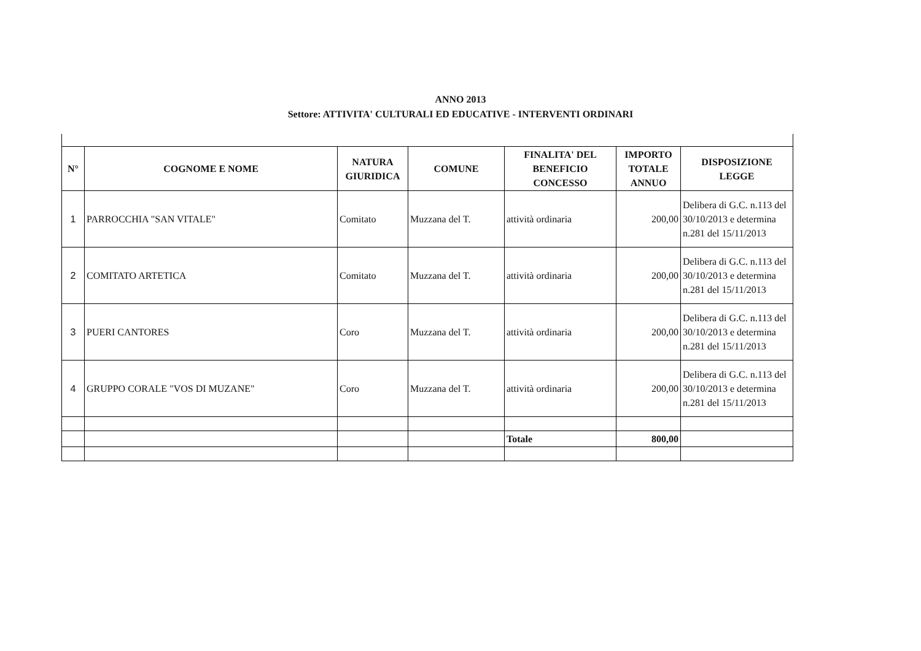ANNO 2013
Settore: ATTIVITA' CULTURALI ED EDUCATIVE - INTERVENTI ORDINARI
| N° | COGNOME E NOME | NATURA GIURIDICA | COMUNE | FINALITA' DEL BENEFICIO CONCESSO | IMPORTO TOTALE ANNUO | DISPOSIZIONE LEGGE |
| --- | --- | --- | --- | --- | --- | --- |
| 1 | PARROCCHIA "SAN VITALE" | Comitato | Muzzana del T. | attività ordinaria | 200,00 | Delibera di G.C. n.113 del 30/10/2013 e determina n.281 del 15/11/2013 |
| 2 | COMITATO ARTETICA | Comitato | Muzzana del T. | attività ordinaria | 200,00 | Delibera di G.C. n.113 del 30/10/2013 e determina n.281 del 15/11/2013 |
| 3 | PUERI CANTORES | Coro | Muzzana del T. | attività ordinaria | 200,00 | Delibera di G.C. n.113 del 30/10/2013 e determina n.281 del 15/11/2013 |
| 4 | GRUPPO CORALE "VOS DI MUZANE" | Coro | Muzzana del T. | attività ordinaria | 200,00 | Delibera di G.C. n.113 del 30/10/2013 e determina n.281 del 15/11/2013 |
| | | | | Totale | 800,00 | |